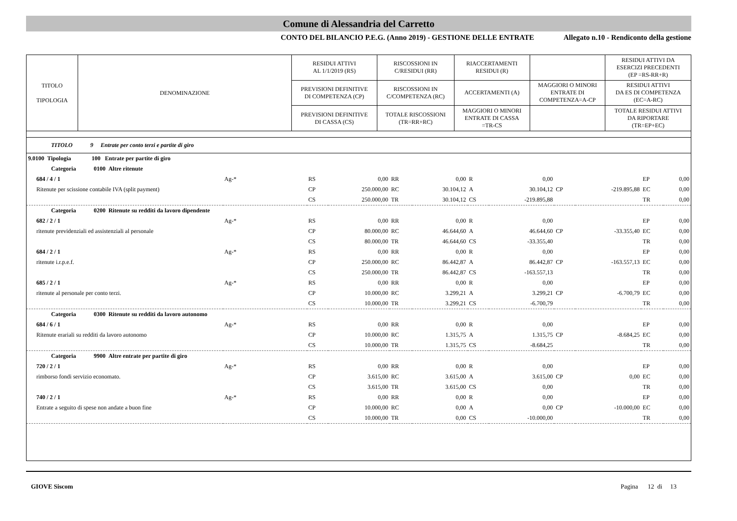Comune di Alessandria del Carretto
CONTO DEL BILANCIO P.E.G. (Anno 2019) - GESTIONE DELLE ENTRATE Allegato n.10 - Rendiconto della gestione
| TITOLO TIPOLOGIA | DENOMINAZIONE | RESIDUI ATTIVI AL 1/1/2019 (RS) | RISCOSSIONI IN C/RESIDUI (RR) | RIACCERTAMENTI RESIDUI (R) | | RESIDUI ATTIVI DA ESERCIZI PRECEDENTI (EP =RS-RR+R) |
| | | PREVISIONI DEFINITIVE DI COMPETENZA (CP) | RISCOSSIONI IN C/COMPETENZA (RC) | ACCERTAMENTI (A) | MAGGIORI O MINORI ENTRATE DI COMPETENZA=A-CP | RESIDUI ATTIVI DA ES DI COMPETENZA (EC=A-RC) |
| | | PREVISIONI DEFINITIVE DI CASSA (CS) | TOTALE RISCOSSIONI (TR=RR+RC) | MAGGIORI O MINORI ENTRATE DI CASSA =TR-CS | | TOTALE RESIDUI ATTIVI DA RIPORTARE (TR=EP+EC) |
TITOLO 9 Entrate per conto terzi e partite di giro
| 9.0100 Tipologia 100 Entrate per partite di giro | | | | | | | | | | | |
| Categoria 0100 Altre ritenute | | | | | | | | | | | |
| 684 / 4 / 1 | Ag-* | RS | 0,00 | RR | 0,00 | R | 0,00 | | | EP | 0,00 |
| Ritenute per scissione contabile IVA (split payment) | | CP | 250.000,00 | RC | 30.104,12 | A | 30.104,12 | CP | -219.895,88 | EC | 0,00 |
| | | CS | 250.000,00 | TR | 30.104,12 | CS | -219.895,88 | | | TR | 0,00 |
| Categoria 0200 Ritenute su redditi da lavoro dipendente | | | | | | | | | | | |
| 682 / 2 / 1 | Ag-* | RS | 0,00 | RR | 0,00 | R | 0,00 | | | EP | 0,00 |
| ritenute previdenziali ed assistenziali al personale | | CP | 80.000,00 | RC | 46.644,60 | A | 46.644,60 | CP | -33.355,40 | EC | 0,00 |
| | | CS | 80.000,00 | TR | 46.644,60 | CS | -33.355,40 | | | TR | 0,00 |
| 684 / 2 / 1 | Ag-* | RS | 0,00 | RR | 0,00 | R | 0,00 | | | EP | 0,00 |
| ritenute i.r.p.e.f. | | CP | 250.000,00 | RC | 86.442,87 | A | 86.442,87 | CP | -163.557,13 | EC | 0,00 |
| | | CS | 250.000,00 | TR | 86.442,87 | CS | -163.557,13 | | | TR | 0,00 |
| 685 / 2 / 1 | Ag-* | RS | 0,00 | RR | 0,00 | R | 0,00 | | | EP | 0,00 |
| ritenute al personale per conto terzi. | | CP | 10.000,00 | RC | 3.299,21 | A | 3.299,21 | CP | -6.700,79 | EC | 0,00 |
| | | CS | 10.000,00 | TR | 3.299,21 | CS | -6.700,79 | | | TR | 0,00 |
| Categoria 0300 Ritenute su redditi da lavoro autonomo | | | | | | | | | | | |
| 684 / 6 / 1 | Ag-* | RS | 0,00 | RR | 0,00 | R | 0,00 | | | EP | 0,00 |
| Ritenute erariali su redditi da lavoro autonomo | | CP | 10.000,00 | RC | 1.315,75 | A | 1.315,75 | CP | -8.684,25 | EC | 0,00 |
| | | CS | 10.000,00 | TR | 1.315,75 | CS | -8.684,25 | | | TR | 0,00 |
| Categoria 9900 Altre entrate per partite di giro | | | | | | | | | | | |
| 720 / 2 / 1 | Ag-* | RS | 0,00 | RR | 0,00 | R | 0,00 | | | EP | 0,00 |
| rimborso fondi servizio economato. | | CP | 3.615,00 | RC | 3.615,00 | A | 3.615,00 | CP | 0,00 | EC | 0,00 |
| | | CS | 3.615,00 | TR | 3.615,00 | CS | 0,00 | | | TR | 0,00 |
| 740 / 2 / 1 | Ag-* | RS | 0,00 | RR | 0,00 | R | 0,00 | | | EP | 0,00 |
| Entrate a seguito di spese non andate a buon fine | | CP | 10.000,00 | RC | 0,00 | A | 0,00 | CP | -10.000,00 | EC | 0,00 |
| | | CS | 10.000,00 | TR | 0,00 | CS | -10.000,00 | | | TR | 0,00 |
GIOVE Siscom Pagina 12 di 13